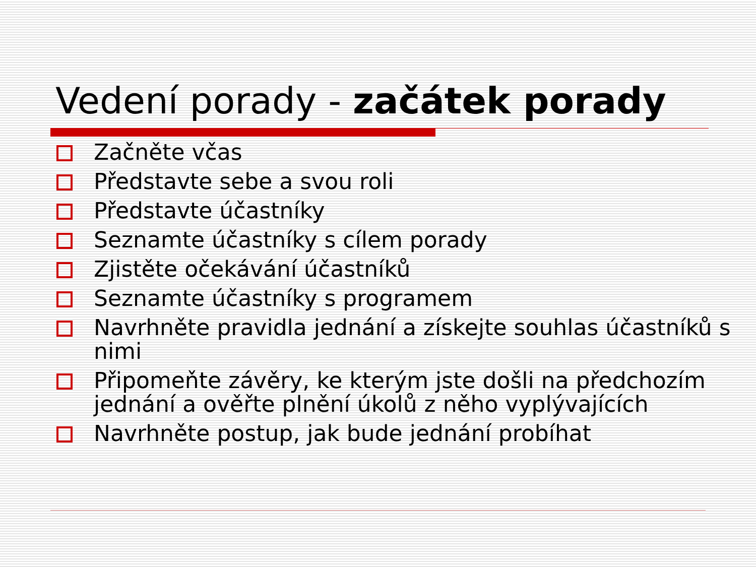Vedení porady - začátek porady
Začněte včas
Představte sebe a svou roli
Představte účastníky
Seznamte účastníky s cílem porady
Zjistěte očekávání účastníků
Seznamte účastníky s programem
Navrhněte pravidla jednání a získejte souhlas účastníků s nimi
Připomeňte závěry, ke kterým jste došli na předchozím jednání a ověřte plnění úkolů z něho vyplývajících
Navrhněte postup, jak bude jednání probíhat